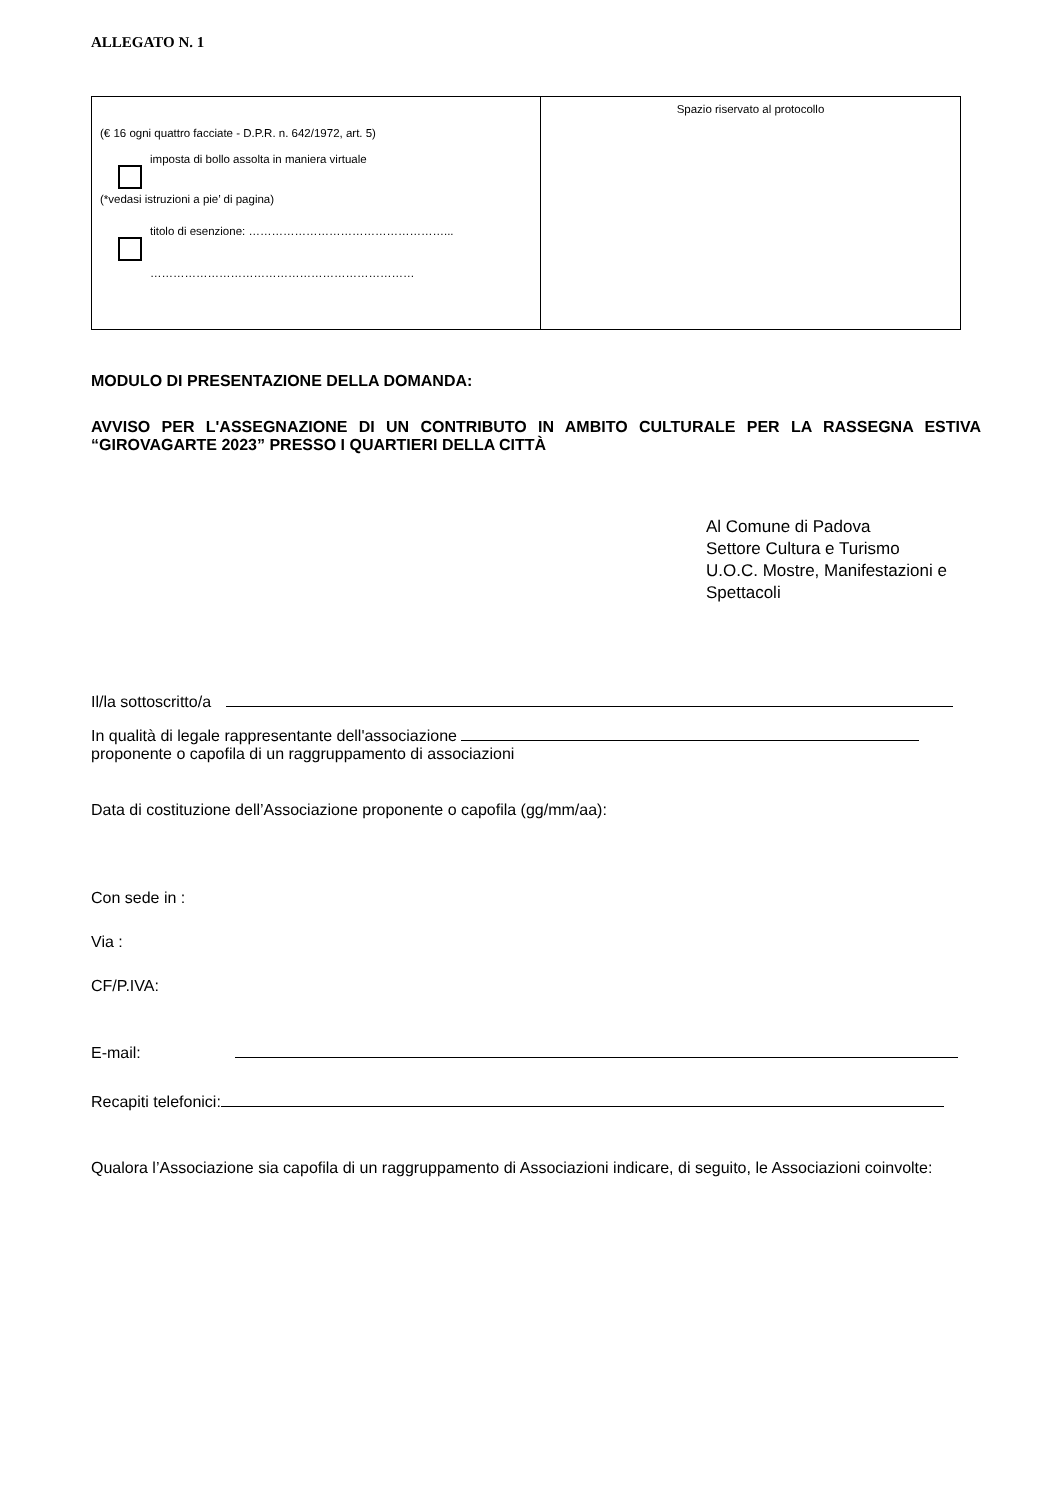ALLEGATO N. 1
| (€ 16 ogni quattro facciate - D.P.R. n. 642/1972, art. 5) imposta di bollo assolta in maniera virtuale (*vedasi istruzioni a pie’ di pagina) titolo di esenzione: ……………………………………………... …………………………………………………………… | Spazio riservato al protocollo |
MODULO DI PRESENTAZIONE DELLA DOMANDA:
AVVISO PER L'ASSEGNAZIONE DI UN CONTRIBUTO IN AMBITO CULTURALE PER LA RASSEGNA ESTIVA “GIROVAGARTE 2023” PRESSO I QUARTIERI DELLA CITTÀ
Al Comune di Padova
Settore Cultura e Turismo
U.O.C. Mostre, Manifestazioni e Spettacoli
Il/la sottoscritto/a
In qualità di legale rappresentante dell'associazione
proponente o capofila di un raggruppamento di associazioni
Data di costituzione dell’Associazione proponente o capofila (gg/mm/aa):
Con sede in :
Via :
CF/P.IVA:
E-mail:
Recapiti telefonici:
Qualora l’Associazione sia capofila di un raggruppamento di Associazioni indicare, di seguito, le Associazioni coinvolte: